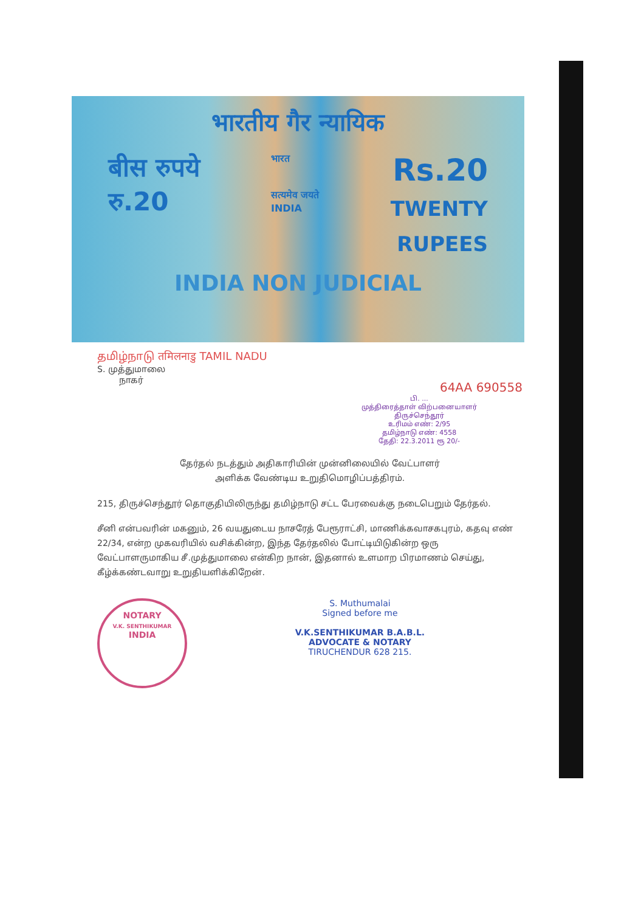भारतीय गैर न्यायिक
बीस रुपये
रु.20
भारत
सत्यमेव जयते
INDIA
Rs.20
TWENTY
RUPEES
INDIA NON JUDICIAL
தமிழ்நாடு तमिलनाडु TAMIL NADU
S. முத்துமாலை
நாகர்
64AA 690558
பி. ...
முத்திரைத்தாள் விற்பனையாளர்
திருச்செந்தூர்
உரிமம் எண்: 2/95
தமிழ்நாடு எண்: 4558
தேதி: 22.3.2011 ரூ 20/-
தேர்தல் நடத்தும் அதிகாரியின் முன்னிலையில் வேட்பாளர்
அளிக்க வேண்டிய உறுதிமொழிப்பத்திரம்.
215, திருச்செந்தூர் தொகுதியிலிருந்து தமிழ்நாடு சட்ட பேரவைக்கு நடைபெறும் தேர்தல்.
சீனி என்பவரின் மகனும், 26 வயதுடைய நாசரேத் பேரூராட்சி, மாணிக்கவாசகபுரம், கதவு எண் 22/34, என்ற முகவரியில் வசிக்கின்ற, இந்த தேர்தலில் போட்டியிடுகின்ற ஒரு வேட்பாளருமாகிய சீ.முத்துமாலை என்கிற நான், இதனால் உளமாற பிரமாணம் செய்து, கீழ்க்கண்டவாறு உறுதியளிக்கிறேன்.
NOTARY
V.K. SENTHIKUMAR
INDIA
S. Muthumalai
Signed before me
V.K.SENTHIKUMAR B.A.B.L.
ADVOCATE & NOTARY
TIRUCHENDUR 628 215.